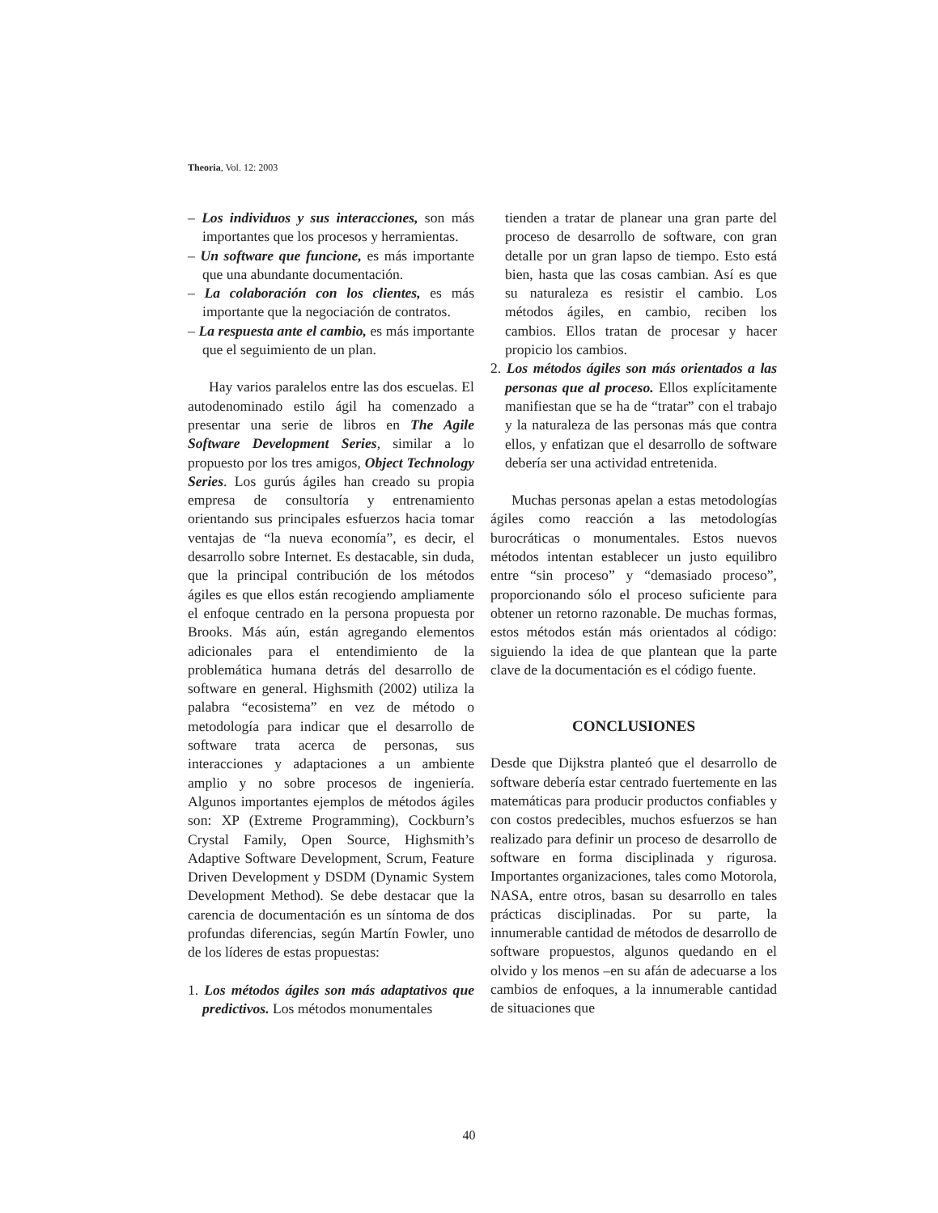Theoria, Vol. 12: 2003
– Los individuos y sus interacciones, son más importantes que los procesos y herramientas.
– Un software que funcione, es más importante que una abundante documentación.
– La colaboración con los clientes, es más importante que la negociación de contratos.
– La respuesta ante el cambio, es más importante que el seguimiento de un plan.
Hay varios paralelos entre las dos escuelas. El autodenominado estilo ágil ha comenzado a presentar una serie de libros en The Agile Software Development Series, similar a lo propuesto por los tres amigos, Object Technology Series. Los gurús ágiles han creado su propia empresa de consultoría y entrenamiento orientando sus principales esfuerzos hacia tomar ventajas de “la nueva economía”, es decir, el desarrollo sobre Internet. Es destacable, sin duda, que la principal contribución de los métodos ágiles es que ellos están recogiendo ampliamente el enfoque centrado en la persona propuesta por Brooks. Más aún, están agregando elementos adicionales para el entendimiento de la problemática humana detrás del desarrollo de software en general. Highsmith (2002) utiliza la palabra “ecosistema” en vez de método o metodología para indicar que el desarrollo de software trata acerca de personas, sus interacciones y adaptaciones a un ambiente amplio y no sobre procesos de ingeniería. Algunos importantes ejemplos de métodos ágiles son: XP (Extreme Programming), Cockburn’s Crystal Family, Open Source, Highsmith’s Adaptive Software Development, Scrum, Feature Driven Development y DSDM (Dynamic System Development Method). Se debe destacar que la carencia de documentación es un síntoma de dos profundas diferencias, según Martín Fowler, uno de los líderes de estas propuestas:
1. Los métodos ágiles son más adaptativos que predictivos. Los métodos monumentales
tienden a tratar de planear una gran parte del proceso de desarrollo de software, con gran detalle por un gran lapso de tiempo. Esto está bien, hasta que las cosas cambian. Así es que su naturaleza es resistir el cambio. Los métodos ágiles, en cambio, reciben los cambios. Ellos tratan de procesar y hacer propicio los cambios.
2. Los métodos ágiles son más orientados a las personas que al proceso. Ellos explícitamente manifiestan que se ha de “tratar” con el trabajo y la naturaleza de las personas más que contra ellos, y enfatizan que el desarrollo de software debería ser una actividad entretenida.
Muchas personas apelan a estas metodologías ágiles como reacción a las metodologías burocráticas o monumentales. Estos nuevos métodos intentan establecer un justo equilibro entre “sin proceso” y “demasiado proceso”, proporcionando sólo el proceso suficiente para obtener un retorno razonable. De muchas formas, estos métodos están más orientados al código: siguiendo la idea de que plantean que la parte clave de la documentación es el código fuente.
CONCLUSIONES
Desde que Dijkstra planteó que el desarrollo de software debería estar centrado fuertemente en las matemáticas para producir productos confiables y con costos predecibles, muchos esfuerzos se han realizado para definir un proceso de desarrollo de software en forma disciplinada y rigurosa. Importantes organizaciones, tales como Motorola, NASA, entre otros, basan su desarrollo en tales prácticas disciplinadas. Por su parte, la innumerable cantidad de métodos de desarrollo de software propuestos, algunos quedando en el olvido y los menos –en su afán de adecuarse a los cambios de enfoques, a la innumerable cantidad de situaciones que
40